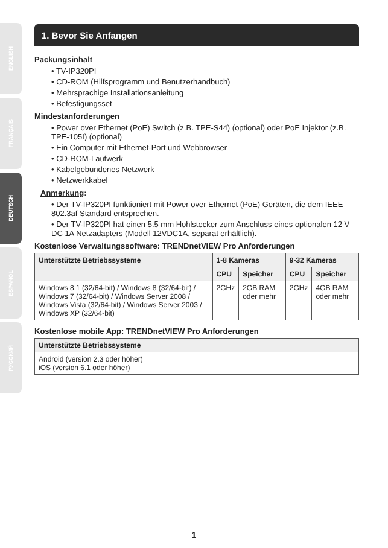ENGLISH
FRANÇAIS
DEUTSCH
ESPAÑOL
РУССКИЙ
1. Bevor Sie Anfangen
Packungsinhalt
• TV-IP320PI
• CD-ROM (Hilfsprogramm und Benutzerhandbuch)
• Mehrsprachige Installationsanleitung
• Befestigungsset
Mindestanforderungen
• Power over Ethernet (PoE) Switch (z.B. TPE-S44) (optional) oder PoE Injektor (z.B. TPE-105I) (optional)
• Ein Computer mit Ethernet-Port und Webbrowser
• CD-ROM-Laufwerk
• Kabelgebundenes Netzwerk
• Netzwerkkabel
Anmerkung:
• Der TV-IP320PI funktioniert mit Power over Ethernet (PoE) Geräten, die dem IEEE 802.3af Standard entsprechen.
• Der TV-IP320PI hat einen 5.5 mm Hohlstecker zum Anschluss eines optionalen 12 V DC 1A Netzadapters (Modell 12VDC1A, separat erhältlich).
Kostenlose Verwaltungssoftware: TRENDnetVIEW Pro Anforderungen
| Unterstützte Betriebssysteme | 1-8 Kameras | | 9-32 Kameras | |
| --- | --- | --- | --- | --- |
| | CPU | Speicher | CPU | Speicher |
| Windows 8.1 (32/64-bit) / Windows 8 (32/64-bit) / Windows 7 (32/64-bit) / Windows Server 2008 / Windows Vista (32/64-bit) / Windows Server 2003 / Windows XP (32/64-bit) | 2GHz | 2GB RAM oder mehr | 2GHz | 4GB RAM oder mehr |
Kostenlose mobile App: TRENDnetVIEW Pro Anforderungen
| Unterstützte Betriebssysteme |
| --- |
| Android (version 2.3 oder höher) iOS (version 6.1 oder höher) |
1